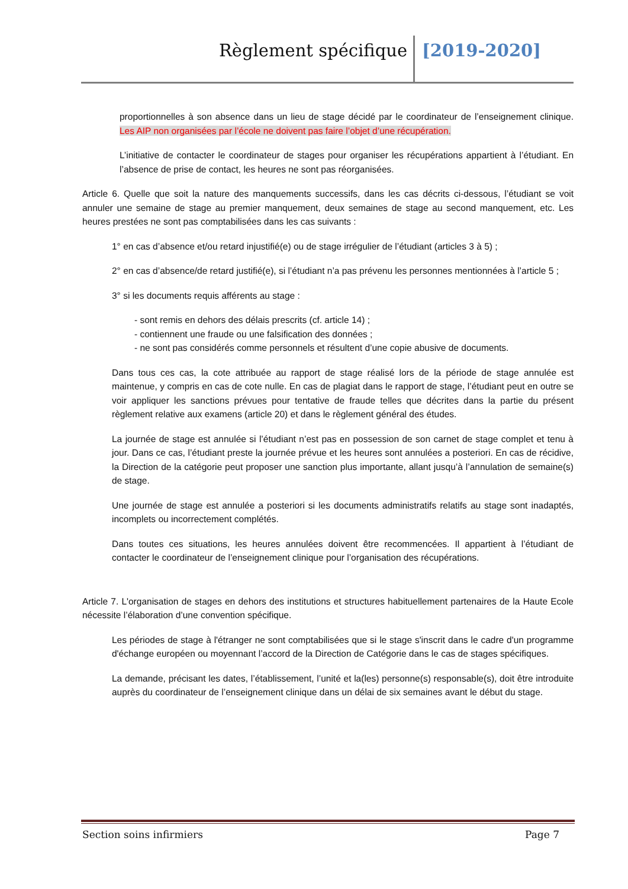Règlement spécifique [2019-2020]
proportionnelles à son absence dans un lieu de stage décidé par le coordinateur de l’enseignement clinique. Les AIP non organisées par l’école ne doivent pas faire l’objet d’une récupération.
L’initiative de contacter le coordinateur de stages pour organiser les récupérations appartient à l’étudiant. En l’absence de prise de contact, les heures ne sont pas réorganisées.
Article 6. Quelle que soit la nature des manquements successifs, dans les cas décrits ci-dessous, l’étudiant se voit annuler une semaine de stage au premier manquement, deux semaines de stage au second manquement, etc. Les heures prestées ne sont pas comptabilisées dans les cas suivants :
1° en cas d’absence et/ou retard injustifié(e) ou de stage irrégulier de l’étudiant (articles 3 à 5) ;
2° en cas d’absence/de retard justifié(e), si l’étudiant n’a pas prévenu les personnes mentionnées à l’article 5 ;
3° si les documents requis afférents au stage :
- sont remis en dehors des délais prescrits (cf. article 14) ;
- contiennent une fraude ou une falsification des données ;
- ne sont pas considérés comme personnels et résultent d’une copie abusive de documents.
Dans tous ces cas, la cote attribuée au rapport de stage réalisé lors de la période de stage annulée est maintenue, y compris en cas de cote nulle. En cas de plagiat dans le rapport de stage, l’étudiant peut en outre se voir appliquer les sanctions prévues pour tentative de fraude telles que décrites dans la partie du présent règlement relative aux examens (article 20) et dans le règlement général des études.
La journée de stage est annulée si l’étudiant n’est pas en possession de son carnet de stage complet et tenu à jour. Dans ce cas, l’étudiant preste la journée prévue et les heures sont annulées a posteriori. En cas de récidive, la Direction de la catégorie peut proposer une sanction plus importante, allant jusqu’à l’annulation de semaine(s) de stage.
Une journée de stage est annulée a posteriori si les documents administratifs relatifs au stage sont inadaptés, incomplets ou incorrectement complétés.
Dans toutes ces situations, les heures annulées doivent être recommencées. Il appartient à l’étudiant de contacter le coordinateur de l’enseignement clinique pour l’organisation des récupérations.
Article 7. L'organisation de stages en dehors des institutions et structures habituellement partenaires de la Haute Ecole nécessite l’élaboration d’une convention spécifique.
Les périodes de stage à l'étranger ne sont comptabilisées que si le stage s'inscrit dans le cadre d'un programme d'échange européen ou moyennant l’accord de la Direction de Catégorie dans le cas de stages spécifiques.
La demande, précisant les dates, l’établissement, l’unité et la(les) personne(s) responsable(s), doit être introduite auprès du coordinateur de l’enseignement clinique dans un délai de six semaines avant le début du stage.
Section soins infirmiers Page 7